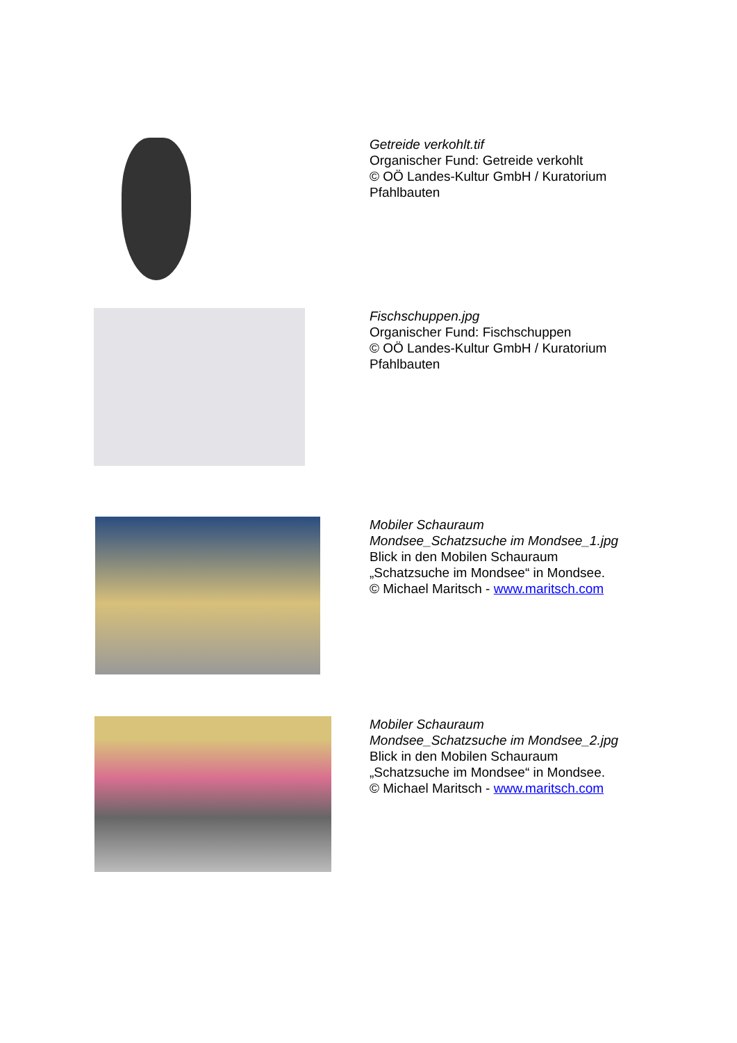Getreide verkohlt.tif
Organischer Fund: Getreide verkohlt
© OÖ Landes-Kultur GmbH / Kuratorium
Pfahlbauten
Fischschuppen.jpg
Organischer Fund: Fischschuppen
© OÖ Landes-Kultur GmbH / Kuratorium
Pfahlbauten
Mobiler Schauraum
Mondsee_Schatzsuche im Mondsee_1.jpg
Blick in den Mobilen Schauraum
„Schatzsuche im Mondsee“ in Mondsee.
© Michael Maritsch - www.maritsch.com
Mobiler Schauraum
Mondsee_Schatzsuche im Mondsee_2.jpg
Blick in den Mobilen Schauraum
„Schatzsuche im Mondsee“ in Mondsee.
© Michael Maritsch - www.maritsch.com